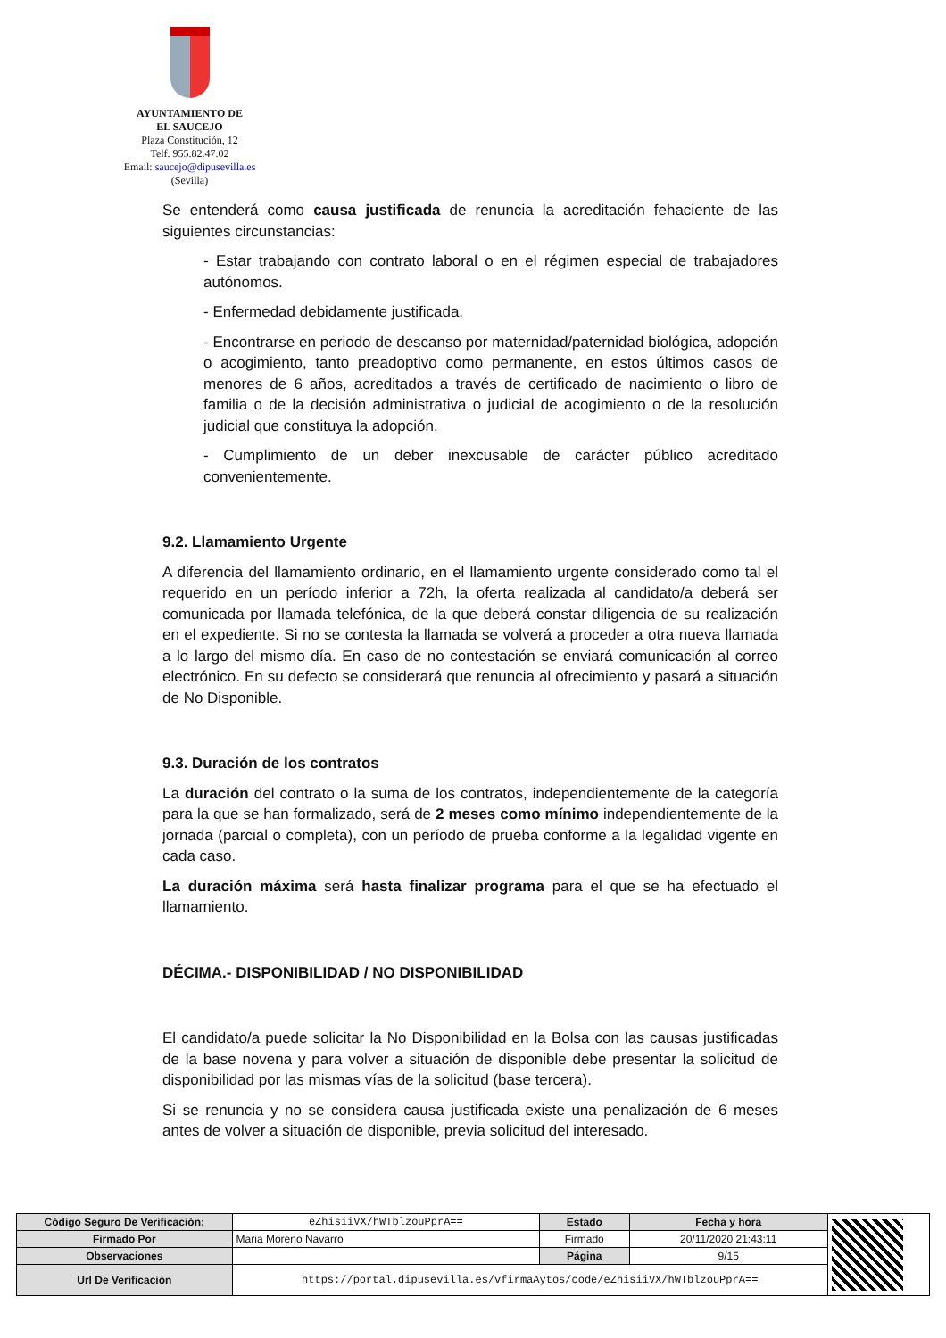AYUNTAMIENTO DE
EL SAUCEJO
Plaza Constitución, 12
Telf. 955.82.47.02
Email: saucejo@dipusevilla.es
(Sevilla)
Se entenderá como causa justificada de renuncia la acreditación fehaciente de las siguientes circunstancias:
- Estar trabajando con contrato laboral o en el régimen especial de trabajadores autónomos.
- Enfermedad debidamente justificada.
- Encontrarse en periodo de descanso por maternidad/paternidad biológica, adopción o acogimiento, tanto preadoptivo como permanente, en estos últimos casos de menores de 6 años, acreditados a través de certificado de nacimiento o libro de familia o de la decisión administrativa o judicial de acogimiento o de la resolución judicial que constituya la adopción.
- Cumplimiento de un deber inexcusable de carácter público acreditado convenientemente.
9.2. Llamamiento Urgente
A diferencia del llamamiento ordinario, en el llamamiento urgente considerado como tal el requerido en un período inferior a 72h, la oferta realizada al candidato/a deberá ser comunicada por llamada telefónica, de la que deberá constar diligencia de su realización en el expediente. Si no se contesta la llamada se volverá a proceder a otra nueva llamada a lo largo del mismo día. En caso de no contestación se enviará comunicación al correo electrónico. En su defecto se considerará que renuncia al ofrecimiento y pasará a situación de No Disponible.
9.3. Duración de los contratos
La duración del contrato o la suma de los contratos, independientemente de la categoría para la que se han formalizado, será de 2 meses como mínimo independientemente de la jornada (parcial o completa), con un período de prueba conforme a la legalidad vigente en cada caso.
La duración máxima será hasta finalizar programa para el que se ha efectuado el llamamiento.
DÉCIMA.- DISPONIBILIDAD / NO DISPONIBILIDAD
El candidato/a puede solicitar la No Disponibilidad en la Bolsa con las causas justificadas de la base novena y para volver a situación de disponible debe presentar la solicitud de disponibilidad por las mismas vías de la solicitud (base tercera).
Si se renuncia y no se considera causa justificada existe una penalización de 6 meses antes de volver a situación de disponible, previa solicitud del interesado.
| Código Seguro De Verificación: | eZhisiiVX/hWTblzouPprA== | Estado | Fecha y hora | |
| Firmado Por | Maria Moreno Navarro | Firmado | 20/11/2020 21:43:11 | |
| Observaciones | | Página | 9/15 | |
| Url De Verificación | https://portal.dipusevilla.es/vfirmaAytos/code/eZhisiiVX/hWTblzouPprA== | | | |